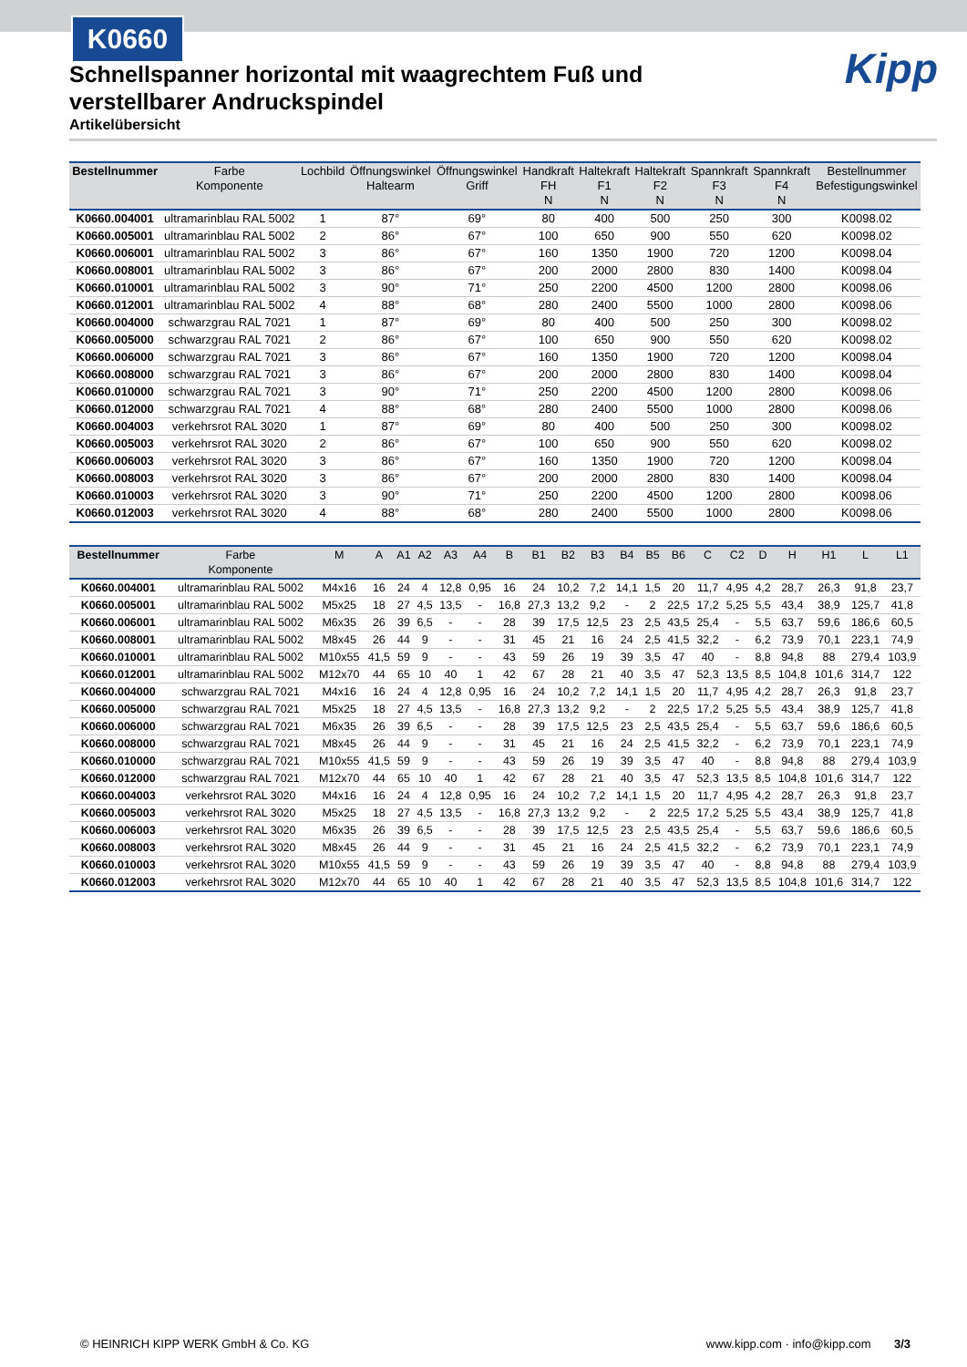K0660
Kipp
Schnellspanner horizontal mit waagrechtem Fuß und verstellbarer Andruckspindel
Artikelübersicht
| Bestellnummer | Farbe Komponente | Lochbild | Öffnungswinkel Haltearm | Öffnungswinkel Griff | Handkraft FH N | Haltekraft F1 N | Haltekraft F2 N | Spannkraft F3 N | Spannkraft F4 N | Bestellnummer Befestigungswinkel |
| --- | --- | --- | --- | --- | --- | --- | --- | --- | --- | --- |
| K0660.004001 | ultramarinblau RAL 5002 | 1 | 87° | 69° | 80 | 400 | 500 | 250 | 300 | K0098.02 |
| K0660.005001 | ultramarinblau RAL 5002 | 2 | 86° | 67° | 100 | 650 | 900 | 550 | 620 | K0098.02 |
| K0660.006001 | ultramarinblau RAL 5002 | 3 | 86° | 67° | 160 | 1350 | 1900 | 720 | 1200 | K0098.04 |
| K0660.008001 | ultramarinblau RAL 5002 | 3 | 86° | 67° | 200 | 2000 | 2800 | 830 | 1400 | K0098.04 |
| K0660.010001 | ultramarinblau RAL 5002 | 3 | 90° | 71° | 250 | 2200 | 4500 | 1200 | 2800 | K0098.06 |
| K0660.012001 | ultramarinblau RAL 5002 | 4 | 88° | 68° | 280 | 2400 | 5500 | 1000 | 2800 | K0098.06 |
| K0660.004000 | schwarzgrau RAL 7021 | 1 | 87° | 69° | 80 | 400 | 500 | 250 | 300 | K0098.02 |
| K0660.005000 | schwarzgrau RAL 7021 | 2 | 86° | 67° | 100 | 650 | 900 | 550 | 620 | K0098.02 |
| K0660.006000 | schwarzgrau RAL 7021 | 3 | 86° | 67° | 160 | 1350 | 1900 | 720 | 1200 | K0098.04 |
| K0660.008000 | schwarzgrau RAL 7021 | 3 | 86° | 67° | 200 | 2000 | 2800 | 830 | 1400 | K0098.04 |
| K0660.010000 | schwarzgrau RAL 7021 | 3 | 90° | 71° | 250 | 2200 | 4500 | 1200 | 2800 | K0098.06 |
| K0660.012000 | schwarzgrau RAL 7021 | 4 | 88° | 68° | 280 | 2400 | 5500 | 1000 | 2800 | K0098.06 |
| K0660.004003 | verkehrsrot RAL 3020 | 1 | 87° | 69° | 80 | 400 | 500 | 250 | 300 | K0098.02 |
| K0660.005003 | verkehrsrot RAL 3020 | 2 | 86° | 67° | 100 | 650 | 900 | 550 | 620 | K0098.02 |
| K0660.006003 | verkehrsrot RAL 3020 | 3 | 86° | 67° | 160 | 1350 | 1900 | 720 | 1200 | K0098.04 |
| K0660.008003 | verkehrsrot RAL 3020 | 3 | 86° | 67° | 200 | 2000 | 2800 | 830 | 1400 | K0098.04 |
| K0660.010003 | verkehrsrot RAL 3020 | 3 | 90° | 71° | 250 | 2200 | 4500 | 1200 | 2800 | K0098.06 |
| K0660.012003 | verkehrsrot RAL 3020 | 4 | 88° | 68° | 280 | 2400 | 5500 | 1000 | 2800 | K0098.06 |
| Bestellnummer | Farbe Komponente | M | A | A1 | A2 | A3 | A4 | B | B1 | B2 | B3 | B4 | B5 | B6 | C | C2 | D | H | H1 | L | L1 |
| --- | --- | --- | --- | --- | --- | --- | --- | --- | --- | --- | --- | --- | --- | --- | --- | --- | --- | --- | --- | --- | --- |
| K0660.004001 | ultramarinblau RAL 5002 | M4x16 | 16 | 24 | 4 | 12,8 | 0,95 | 16 | 24 | 10,2 | 7,2 | 14,1 | 1,5 | 20 | 11,7 | 4,95 | 4,2 | 28,7 | 26,3 | 91,8 | 23,7 |
| K0660.005001 | ultramarinblau RAL 5002 | M5x25 | 18 | 27 | 4,5 | 13,5 | - | 16,8 | 27,3 | 13,2 | 9,2 | - | 2 | 22,5 | 17,2 | 5,25 | 5,5 | 43,4 | 38,9 | 125,7 | 41,8 |
| K0660.006001 | ultramarinblau RAL 5002 | M6x35 | 26 | 39 | 6,5 | - | - | 28 | 39 | 17,5 | 12,5 | 23 | 2,5 | 43,5 | 25,4 | - | 5,5 | 63,7 | 59,6 | 186,6 | 60,5 |
| K0660.008001 | ultramarinblau RAL 5002 | M8x45 | 26 | 44 | 9 | - | - | 31 | 45 | 21 | 16 | 24 | 2,5 | 41,5 | 32,2 | - | 6,2 | 73,9 | 70,1 | 223,1 | 74,9 |
| K0660.010001 | ultramarinblau RAL 5002 | M10x55 | 41,5 | 59 | 9 | - | - | 43 | 59 | 26 | 19 | 39 | 3,5 | 47 | 40 | - | 8,8 | 94,8 | 88 | 279,4 | 103,9 |
| K0660.012001 | ultramarinblau RAL 5002 | M12x70 | 44 | 65 | 10 | 40 | 1 | 42 | 67 | 28 | 21 | 40 | 3,5 | 47 | 52,3 | 13,5 | 8,5 | 104,8 | 101,6 | 314,7 | 122 |
| K0660.004000 | schwarzgrau RAL 7021 | M4x16 | 16 | 24 | 4 | 12,8 | 0,95 | 16 | 24 | 10,2 | 7,2 | 14,1 | 1,5 | 20 | 11,7 | 4,95 | 4,2 | 28,7 | 26,3 | 91,8 | 23,7 |
| K0660.005000 | schwarzgrau RAL 7021 | M5x25 | 18 | 27 | 4,5 | 13,5 | - | 16,8 | 27,3 | 13,2 | 9,2 | - | 2 | 22,5 | 17,2 | 5,25 | 5,5 | 43,4 | 38,9 | 125,7 | 41,8 |
| K0660.006000 | schwarzgrau RAL 7021 | M6x35 | 26 | 39 | 6,5 | - | - | 28 | 39 | 17,5 | 12,5 | 23 | 2,5 | 43,5 | 25,4 | - | 5,5 | 63,7 | 59,6 | 186,6 | 60,5 |
| K0660.008000 | schwarzgrau RAL 7021 | M8x45 | 26 | 44 | 9 | - | - | 31 | 45 | 21 | 16 | 24 | 2,5 | 41,5 | 32,2 | - | 6,2 | 73,9 | 70,1 | 223,1 | 74,9 |
| K0660.010000 | schwarzgrau RAL 7021 | M10x55 | 41,5 | 59 | 9 | - | - | 43 | 59 | 26 | 19 | 39 | 3,5 | 47 | 40 | - | 8,8 | 94,8 | 88 | 279,4 | 103,9 |
| K0660.012000 | schwarzgrau RAL 7021 | M12x70 | 44 | 65 | 10 | 40 | 1 | 42 | 67 | 28 | 21 | 40 | 3,5 | 47 | 52,3 | 13,5 | 8,5 | 104,8 | 101,6 | 314,7 | 122 |
| K0660.004003 | verkehrsrot RAL 3020 | M4x16 | 16 | 24 | 4 | 12,8 | 0,95 | 16 | 24 | 10,2 | 7,2 | 14,1 | 1,5 | 20 | 11,7 | 4,95 | 4,2 | 28,7 | 26,3 | 91,8 | 23,7 |
| K0660.005003 | verkehrsrot RAL 3020 | M5x25 | 18 | 27 | 4,5 | 13,5 | - | 16,8 | 27,3 | 13,2 | 9,2 | - | 2 | 22,5 | 17,2 | 5,25 | 5,5 | 43,4 | 38,9 | 125,7 | 41,8 |
| K0660.006003 | verkehrsrot RAL 3020 | M6x35 | 26 | 39 | 6,5 | - | - | 28 | 39 | 17,5 | 12,5 | 23 | 2,5 | 43,5 | 25,4 | - | 5,5 | 63,7 | 59,6 | 186,6 | 60,5 |
| K0660.008003 | verkehrsrot RAL 3020 | M8x45 | 26 | 44 | 9 | - | - | 31 | 45 | 21 | 16 | 24 | 2,5 | 41,5 | 32,2 | - | 6,2 | 73,9 | 70,1 | 223,1 | 74,9 |
| K0660.010003 | verkehrsrot RAL 3020 | M10x55 | 41,5 | 59 | 9 | - | - | 43 | 59 | 26 | 19 | 39 | 3,5 | 47 | 40 | - | 8,8 | 94,8 | 88 | 279,4 | 103,9 |
| K0660.012003 | verkehrsrot RAL 3020 | M12x70 | 44 | 65 | 10 | 40 | 1 | 42 | 67 | 28 | 21 | 40 | 3,5 | 47 | 52,3 | 13,5 | 8,5 | 104,8 | 101,6 | 314,7 | 122 |
© HEINRICH KIPP WERK GmbH & Co. KG www.kipp.com · info@kipp.com 3/3